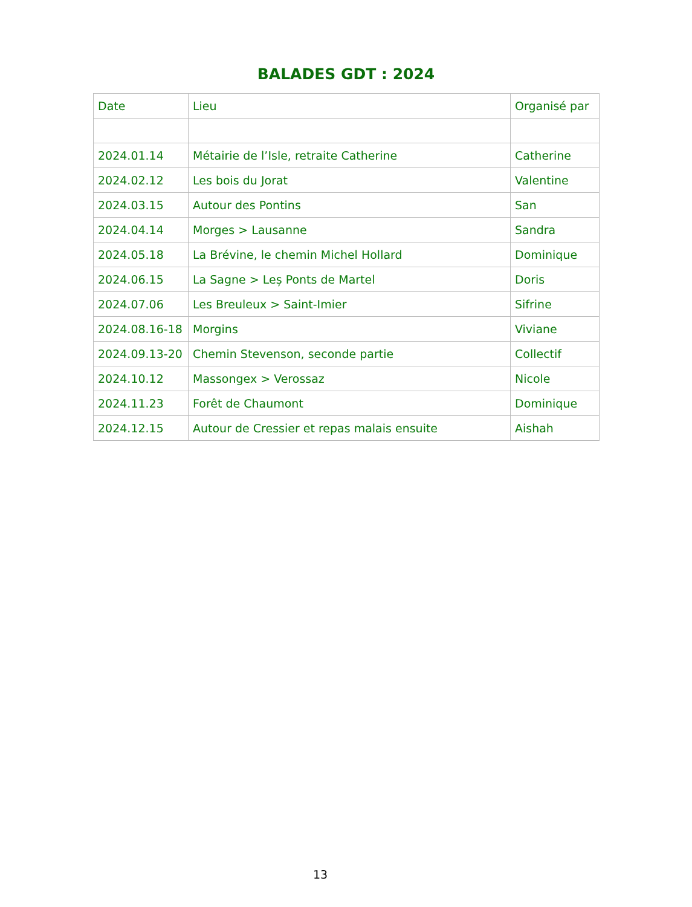BALADES GDT : 2024
| Date | Lieu | Organisé par |
| --- | --- | --- |
| 2024.01.14 | Métairie de l’Isle, retraite Catherine | Catherine |
| 2024.02.12 | Les bois du Jorat | Valentine |
| 2024.03.15 | Autour des Pontins | San |
| 2024.04.14 | Morges > Lausanne | Sandra |
| 2024.05.18 | La Brévine, le chemin Michel Hollard | Dominique |
| 2024.06.15 | La Sagne > Leș Ponts de Martel | Doris |
| 2024.07.06 | Les Breuleux > Saint-Imier | Sifrine |
| 2024.08.16-18 | Morgins | Viviane |
| 2024.09.13-20 | Chemin Stevenson, seconde partie | Collectif |
| 2024.10.12 | Massongex > Verossaz | Nicole |
| 2024.11.23 | Forêt de Chaumont | Dominique |
| 2024.12.15 | Autour de Cressier et repas malais ensuite | Aishah |
13